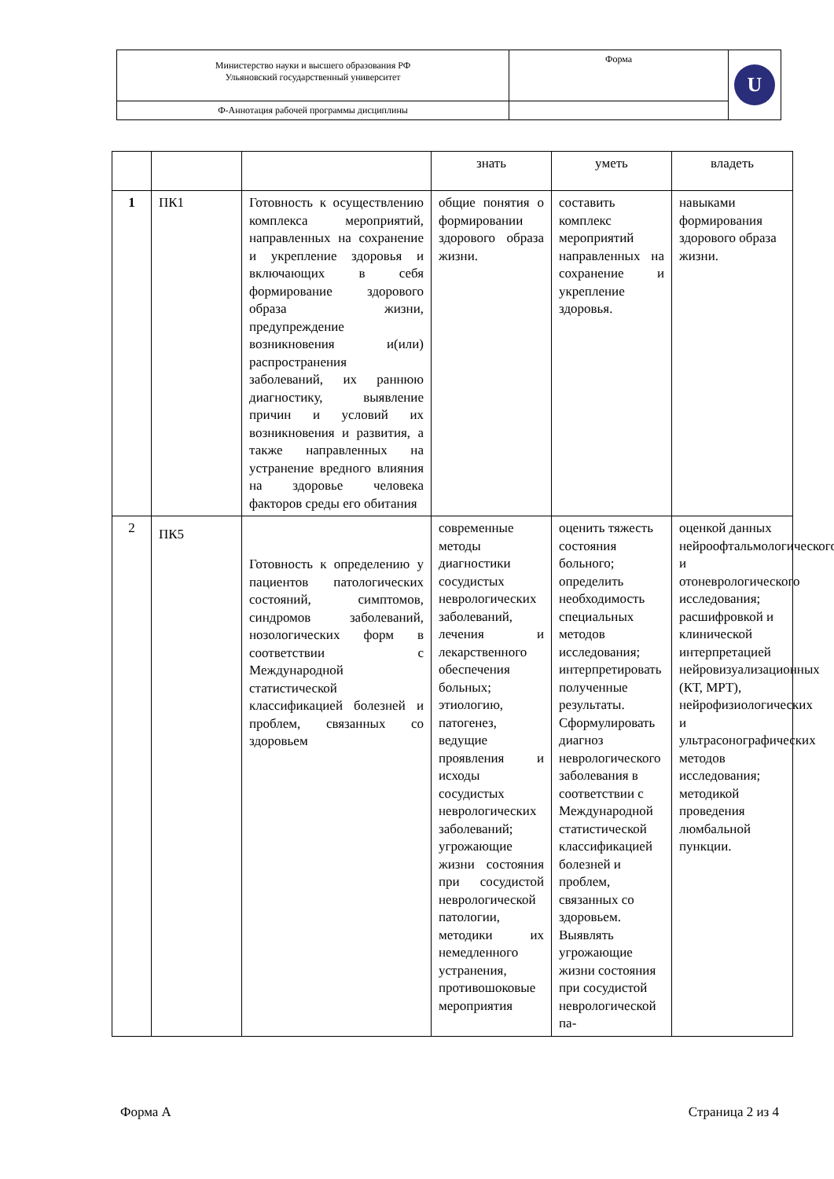| Министерство науки и высшего образования РФ Ульяновский государственный университет | Форма | U |
| Ф-Аннотация рабочей программы дисциплины | | |
| | | | знать | уметь | владеть |
| 1 | ПК1 | Готовность к осуществлению комплекса мероприятий, направленных на сохранение и укрепление здоровья и включающих в себя формирование здорового образа жизни, предупреждение возникновения и(или) распространения заболеваний, их раннюю диагностику, выявление причин и условий их возникновения и развития, а также направленных на устранение вредного влияния на здоровье человека факторов среды его обитания | общие понятия о формировании здорового образа жизни. | составить комплекс мероприятий направленных на сохранение и укрепление здоровья. | навыками формирования здорового образа жизни. |
| 2 | ПК5 | Готовность к определению у пациентов патологических состояний, симптомов, синдромов заболеваний, нозологических форм в соответствии с Международной статистической классификацией болезней и проблем, связанных со здоровьем | современные методы диагностики сосудистых неврологических заболеваний, лечения и лекарственного обеспечения больных; этиологию, патогенез, ведущие проявления и исходы сосудистых неврологических заболеваний; угрожающие жизни состояния при сосудистой неврологической патологии, методики их немедленного устранения, противошоковые мероприятия | оценить тяжесть состояния больного; определить необходимость специальных методов исследования; интерпретировать полученные результаты. Сформулировать диагноз неврологического заболевания в соответствии с Международной статистической классификацией болезней и проблем, связанных со здоровьем. Выявлять угрожающие жизни состояния при сосудистой неврологической па- | оценкой данных нейроофтальмологического и отоневрологического исследования; расшифровкой и клинической интерпретацией нейровизуализационных (КТ, МРТ), нейрофизиологических и ультрасонографических методов исследования; методикой проведения люмбальной пункции. |
Форма А Страница 2 из 4